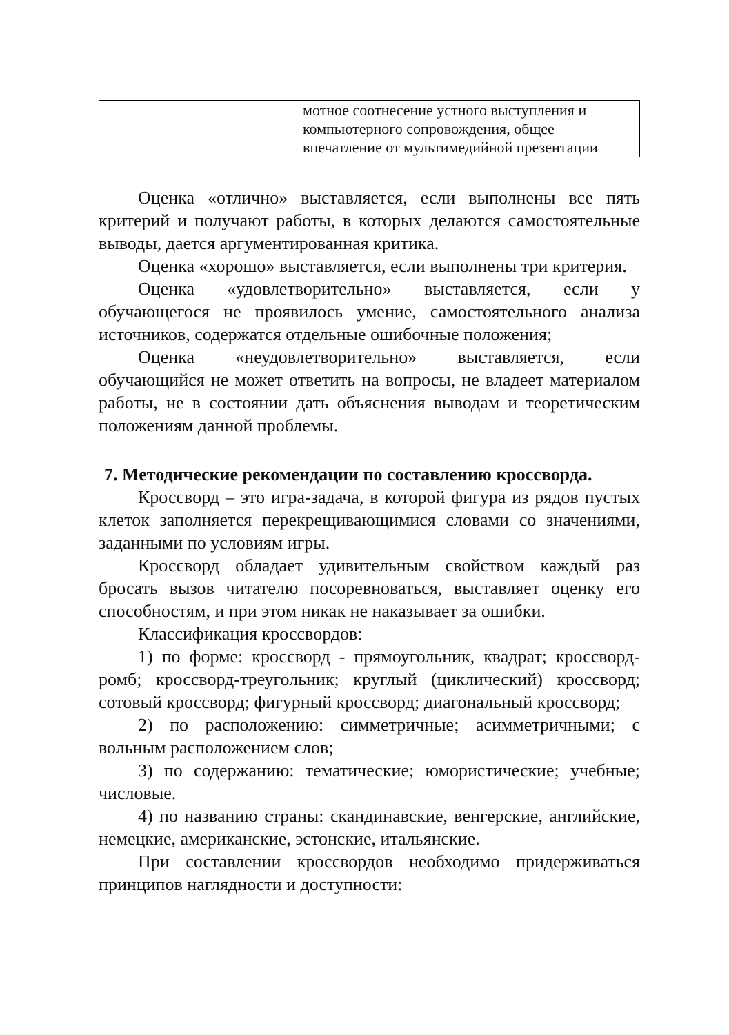| | мотное соотнесение устного выступления и компьютерного сопровождения, общее впечатление от мультимедийной презентации |
Оценка «отлично» выставляется, если выполнены все пять критерий и получают работы, в которых делаются самостоятельные выводы, дается аргументированная критика.
Оценка «хорошо» выставляется, если выполнены три критерия.
Оценка «удовлетворительно» выставляется, если у обучающегося не проявилось умение, самостоятельного анализа источников, содержатся отдельные ошибочные положения;
Оценка «неудовлетворительно» выставляется, если обучающийся не может ответить на вопросы, не владеет материалом работы, не в состоянии дать объяснения выводам и теоретическим положениям данной проблемы.
7. Методические рекомендации по составлению кроссворда.
Кроссворд – это игра-задача, в которой фигура из рядов пустых клеток заполняется перекрещивающимися словами со значениями, заданными по условиям игры.
Кроссворд обладает удивительным свойством каждый раз бросать вызов читателю посоревноваться, выставляет оценку его способностям, и при этом никак не наказывает за ошибки.
Классификация кроссвордов:
1) по форме: кроссворд - прямоугольник, квадрат; кроссворд-ромб; кроссворд-треугольник; круглый (циклический) кроссворд; сотовый кроссворд; фигурный кроссворд; диагональный кроссворд;
2) по расположению: симметричные; асимметричными; с вольным расположением слов;
3) по содержанию: тематические; юмористические; учебные; числовые.
4) по названию страны: скандинавские, венгерские, английские, немецкие, американские, эстонские, итальянские.
При составлении кроссвордов необходимо придерживаться принципов наглядности и доступности: